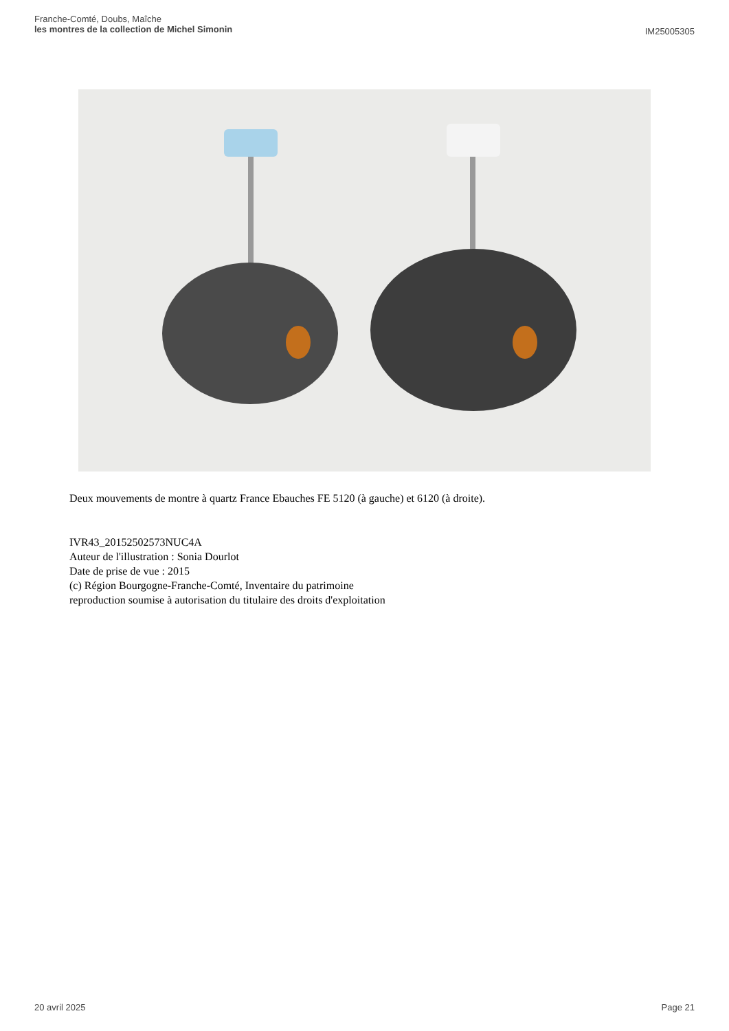Franche-Comté, Doubs, Maîche
les montres de la collection de Michel Simonin
IM25005305
Deux mouvements de montre à quartz France Ebauches FE 5120 (à gauche) et 6120 (à droite).
IVR43_20152502573NUC4A
Auteur de l'illustration : Sonia Dourlot
Date de prise de vue : 2015
(c) Région Bourgogne-Franche-Comté, Inventaire du patrimoine
reproduction soumise à autorisation du titulaire des droits d'exploitation
20 avril 2025 Page 21